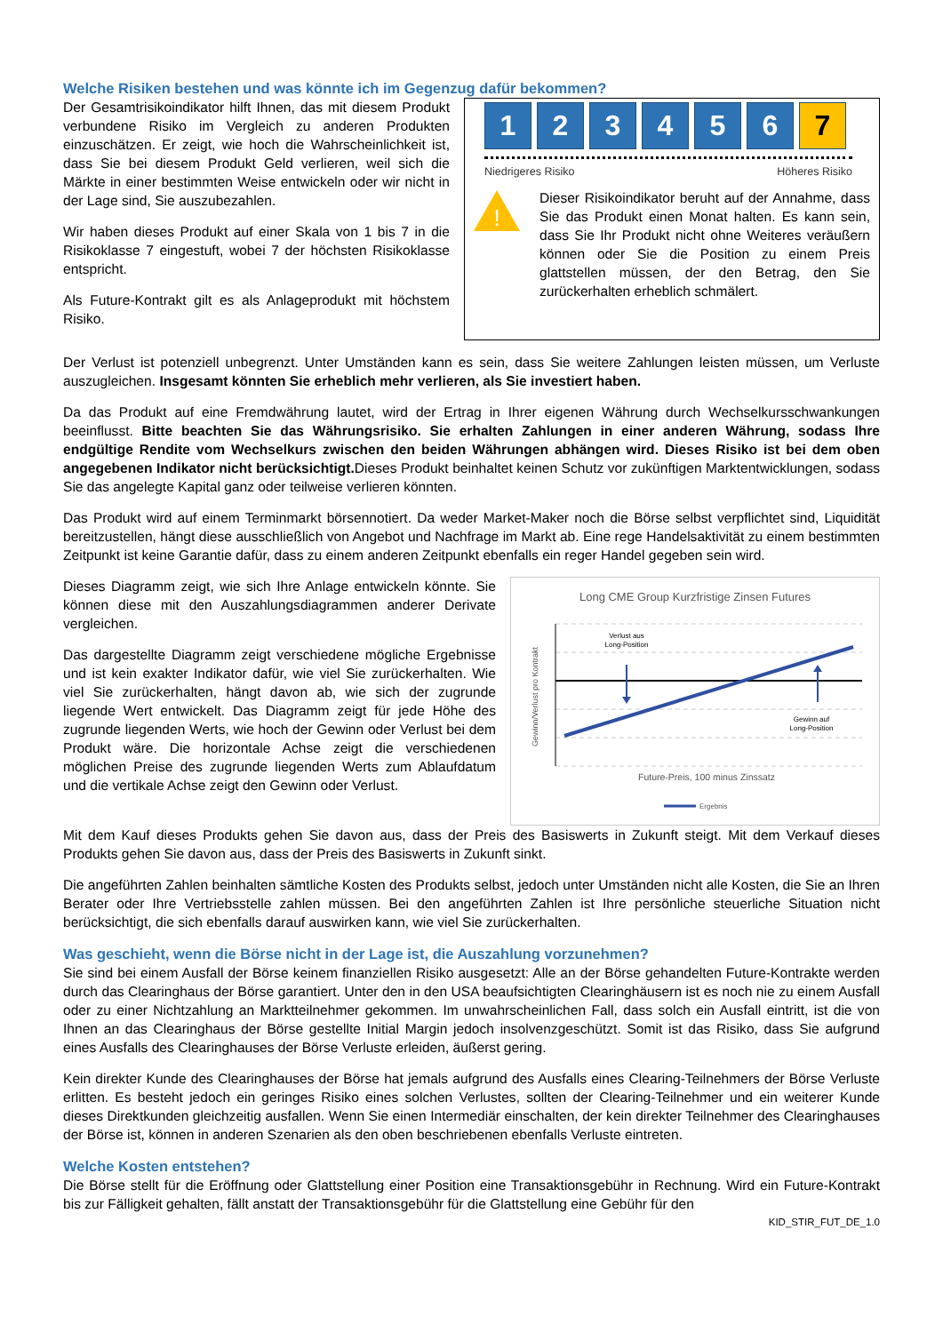Welche Risiken bestehen und was könnte ich im Gegenzug dafür bekommen?
Der Gesamtrisikoindikator hilft Ihnen, das mit diesem Produkt verbundene Risiko im Vergleich zu anderen Produkten einzuschätzen. Er zeigt, wie hoch die Wahrscheinlichkeit ist, dass Sie bei diesem Produkt Geld verlieren, weil sich die Märkte in einer bestimmten Weise entwickeln oder wir nicht in der Lage sind, Sie auszubezahlen.
Wir haben dieses Produkt auf einer Skala von 1 bis 7 in die Risikoklasse 7 eingestuft, wobei 7 der höchsten Risikoklasse entspricht.
Als Future-Kontrakt gilt es als Anlageprodukt mit höchstem Risiko.
1 2 3 4 5 6 7
Niedrigeres Risiko Höheres Risiko
!
Dieser Risikoindikator beruht auf der Annahme, dass Sie das Produkt einen Monat halten. Es kann sein, dass Sie Ihr Produkt nicht ohne Weiteres veräußern können oder Sie die Position zu einem Preis glattstellen müssen, der den Betrag, den Sie zurückerhalten erheblich schmälert.
Der Verlust ist potenziell unbegrenzt. Unter Umständen kann es sein, dass Sie weitere Zahlungen leisten müssen, um Verluste auszugleichen. Insgesamt könnten Sie erheblich mehr verlieren, als Sie investiert haben.
Da das Produkt auf eine Fremdwährung lautet, wird der Ertrag in Ihrer eigenen Währung durch Wechselkursschwankungen beeinflusst. Bitte beachten Sie das Währungsrisiko. Sie erhalten Zahlungen in einer anderen Währung, sodass Ihre endgültige Rendite vom Wechselkurs zwischen den beiden Währungen abhängen wird. Dieses Risiko ist bei dem oben angegebenen Indikator nicht berücksichtigt. Dieses Produkt beinhaltet keinen Schutz vor zukünftigen Marktentwicklungen, sodass Sie das angelegte Kapital ganz oder teilweise verlieren könnten.
Das Produkt wird auf einem Terminmarkt börsennotiert. Da weder Market-Maker noch die Börse selbst verpflichtet sind, Liquidität bereitzustellen, hängt diese ausschließlich von Angebot und Nachfrage im Markt ab. Eine rege Handelsaktivität zu einem bestimmten Zeitpunkt ist keine Garantie dafür, dass zu einem anderen Zeitpunkt ebenfalls ein reger Handel gegeben sein wird.
Dieses Diagramm zeigt, wie sich Ihre Anlage entwickeln könnte. Sie können diese mit den Auszahlungsdiagrammen anderer Derivate vergleichen.
Das dargestellte Diagramm zeigt verschiedene mögliche Ergebnisse und ist kein exakter Indikator dafür, wie viel Sie zurückerhalten. Wie viel Sie zurückerhalten, hängt davon ab, wie sich der zugrunde liegende Wert entwickelt. Das Diagramm zeigt für jede Höhe des zugrunde liegenden Werts, wie hoch der Gewinn oder Verlust bei dem Produkt wäre. Die horizontale Achse zeigt die verschiedenen möglichen Preise des zugrunde liegenden Werts zum Ablaufdatum und die vertikale Achse zeigt den Gewinn oder Verlust.
Long CME Group Kurzfristige Zinsen Futures
Verlust aus
Long-Position
Gewinn auf
Long-Position
Gewinn/Verlust pro Kontrakt
Future-Preis, 100 minus Zinssatz
Ergebnis
Mit dem Kauf dieses Produkts gehen Sie davon aus, dass der Preis des Basiswerts in Zukunft steigt. Mit dem Verkauf dieses Produkts gehen Sie davon aus, dass der Preis des Basiswerts in Zukunft sinkt.
Die angeführten Zahlen beinhalten sämtliche Kosten des Produkts selbst, jedoch unter Umständen nicht alle Kosten, die Sie an Ihren Berater oder Ihre Vertriebsstelle zahlen müssen. Bei den angeführten Zahlen ist Ihre persönliche steuerliche Situation nicht berücksichtigt, die sich ebenfalls darauf auswirken kann, wie viel Sie zurückerhalten.
Was geschieht, wenn die Börse nicht in der Lage ist, die Auszahlung vorzunehmen?
Sie sind bei einem Ausfall der Börse keinem finanziellen Risiko ausgesetzt: Alle an der Börse gehandelten Future-Kontrakte werden durch das Clearinghaus der Börse garantiert. Unter den in den USA beaufsichtigten Clearinghäusern ist es noch nie zu einem Ausfall oder zu einer Nichtzahlung an Marktteilnehmer gekommen. Im unwahrscheinlichen Fall, dass solch ein Ausfall eintritt, ist die von Ihnen an das Clearinghaus der Börse gestellte Initial Margin jedoch insolvenzgeschützt. Somit ist das Risiko, dass Sie aufgrund eines Ausfalls des Clearinghauses der Börse Verluste erleiden, äußerst gering.
Kein direkter Kunde des Clearinghauses der Börse hat jemals aufgrund des Ausfalls eines Clearing-Teilnehmers der Börse Verluste erlitten. Es besteht jedoch ein geringes Risiko eines solchen Verlustes, sollten der Clearing-Teilnehmer und ein weiterer Kunde dieses Direktkunden gleichzeitig ausfallen. Wenn Sie einen Intermediär einschalten, der kein direkter Teilnehmer des Clearinghauses der Börse ist, können in anderen Szenarien als den oben beschriebenen ebenfalls Verluste eintreten.
Welche Kosten entstehen?
Die Börse stellt für die Eröffnung oder Glattstellung einer Position eine Transaktionsgebühr in Rechnung. Wird ein Future-Kontrakt bis zur Fälligkeit gehalten, fällt anstatt der Transaktionsgebühr für die Glattstellung eine Gebühr für den
KID_STIR_FUT_DE_1.0